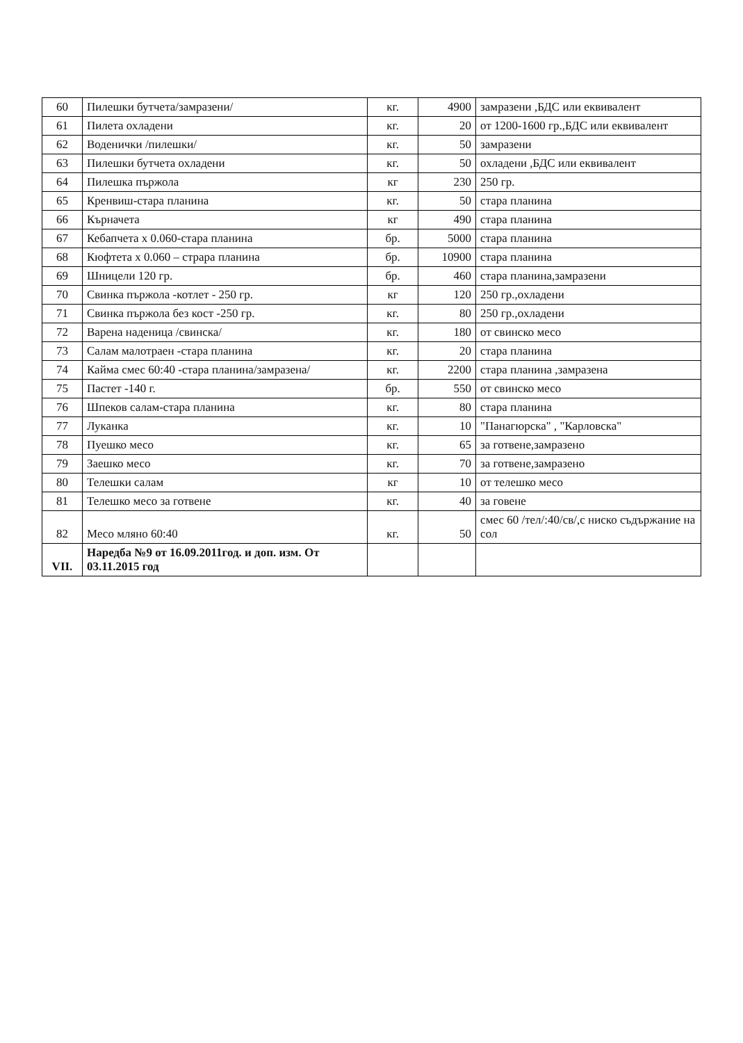| 60 | Пилешки бутчета/замразени/ | кг. | 4900 | замразени ,БДС или еквивалент |
| 61 | Пилета охладени | кг. | 20 | от 1200-1600 гр.,БДС или еквивалент |
| 62 | Воденички /пилешки/ | кг. | 50 | замразени |
| 63 | Пилешки бутчета охладени | кг. | 50 | охладени ,БДС или еквивалент |
| 64 | Пилешка пържола | кг | 230 | 250 гр. |
| 65 | Кренвиш-стара планина | кг. | 50 | стара планина |
| 66 | Кърначета | кг | 490 | стара планина |
| 67 | Кебапчета х 0.060-стара планина | бр. | 5000 | стара планина |
| 68 | Кюфтета х 0.060 – страра планина | бр. | 10900 | стара планина |
| 69 | Шницели 120 гр. | бр. | 460 | стара планина,замразени |
| 70 | Свинка пържола -котлет - 250 гр. | кг | 120 | 250 гр.,охладени |
| 71 | Свинка пържола без кост -250 гр. | кг. | 80 | 250 гр.,охладени |
| 72 | Варена наденица /свинска/ | кг. | 180 | от свинско месо |
| 73 | Салам малотраен -стара планина | кг. | 20 | стара планина |
| 74 | Кайма смес 60:40 -стара планина/замразена/ | кг. | 2200 | стара планина ,замразена |
| 75 | Пастет -140 г. | бр. | 550 | от свинско месо |
| 76 | Шпеков салам-стара планина | кг. | 80 | стара планина |
| 77 | Луканка | кг. | 10 | "Панагюрска" , "Карловска" |
| 78 | Пуешко месо | кг. | 65 | за готвене,замразено |
| 79 | Заешко месо | кг. | 70 | за готвене,замразено |
| 80 | Телешки салам | кг | 10 | от телешко месо |
| 81 | Телешко месо за готвене | кг. | 40 | за говене |
| 82 | Месо мляно 60:40 | кг. | 50 | смес 60 /тел/:40/св/,с ниско съдържание на сол |
| VII. | Наредба №9 от 16.09.2011год. и доп. изм. От 03.11.2015 год | | | |